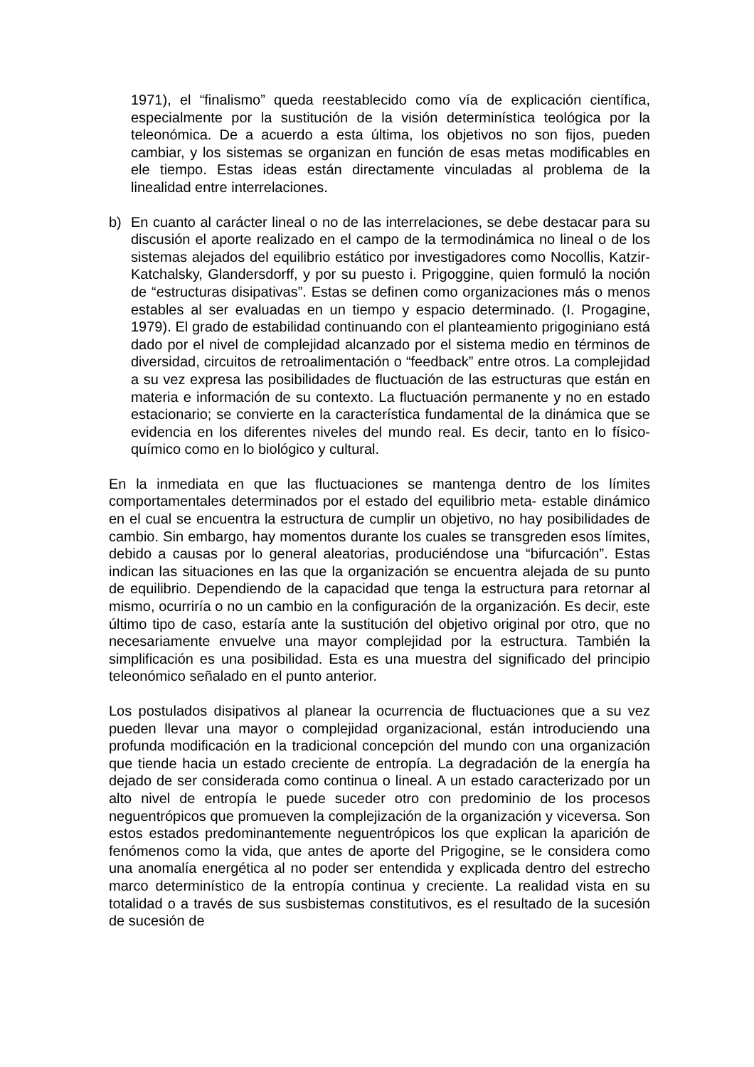1971), el “finalismo” queda reestablecido como vía de explicación científica, especialmente por la sustitución de la visión determinística teológica por la teleonómica. De a acuerdo a esta última, los objetivos no son fijos, pueden cambiar, y los sistemas se organizan en función de esas metas modificables en ele tiempo. Estas ideas están directamente vinculadas al problema de la linealidad entre interrelaciones.
b) En cuanto al carácter lineal o no de las interrelaciones, se debe destacar para su discusión el aporte realizado en el campo de la termodinámica no lineal o de los sistemas alejados del equilibrio estático por investigadores como Nocollis, Katzir-Katchalsky, Glandersdorff, y por su puesto i. Prigoggine, quien formuló la noción de “estructuras disipativas”. Estas se definen como organizaciones más o menos estables al ser evaluadas en un tiempo y espacio determinado. (I. Progagine, 1979). El grado de estabilidad continuando con el planteamiento prigoginiano está dado por el nivel de complejidad alcanzado por el sistema medio en términos de diversidad, circuitos de retroalimentación o “feedback” entre otros. La complejidad a su vez expresa las posibilidades de fluctuación de las estructuras que están en materia e información de su contexto. La fluctuación permanente y no en estado estacionario; se convierte en la característica fundamental de la dinámica que se evidencia en los diferentes niveles del mundo real. Es decir, tanto en lo físico- químico como en lo biológico y cultural.
En la inmediata en que las fluctuaciones se mantenga dentro de los límites comportamentales determinados por el estado del equilibrio meta- estable dinámico en el cual se encuentra la estructura de cumplir un objetivo, no hay posibilidades de cambio. Sin embargo, hay momentos durante los cuales se transgreden esos límites, debido a causas por lo general aleatorias, produciéndose una “bifurcación”. Estas indican las situaciones en las que la organización se encuentra alejada de su punto de equilibrio. Dependiendo de la capacidad que tenga la estructura para retornar al mismo, ocurriría o no un cambio en la configuración de la organización. Es decir, este último tipo de caso, estaría ante la sustitución del objetivo original por otro, que no necesariamente envuelve una mayor complejidad por la estructura. También la simplificación es una posibilidad. Esta es una muestra del significado del principio teleonómico señalado en el punto anterior.
Los postulados disipativos al planear la ocurrencia de fluctuaciones que a su vez pueden llevar una mayor o complejidad organizacional, están introduciendo una profunda modificación en la tradicional concepción del mundo con una organización que tiende hacia un estado creciente de entropía. La degradación de la energía ha dejado de ser considerada como continua o lineal. A un estado caracterizado por un alto nivel de entropía le puede suceder otro con predominio de los procesos neguentrópicos que promueven la complejización de la organización y viceversa. Son estos estados predominantemente neguentrópicos los que explican la aparición de fenómenos como la vida, que antes de aporte del Prigogine, se le considera como una anomalía energética al no poder ser entendida y explicada dentro del estrecho marco determinístico de la entropía continua y creciente. La realidad vista en su totalidad o a través de sus susbistemas constitutivos, es el resultado de la sucesión de sucesión de